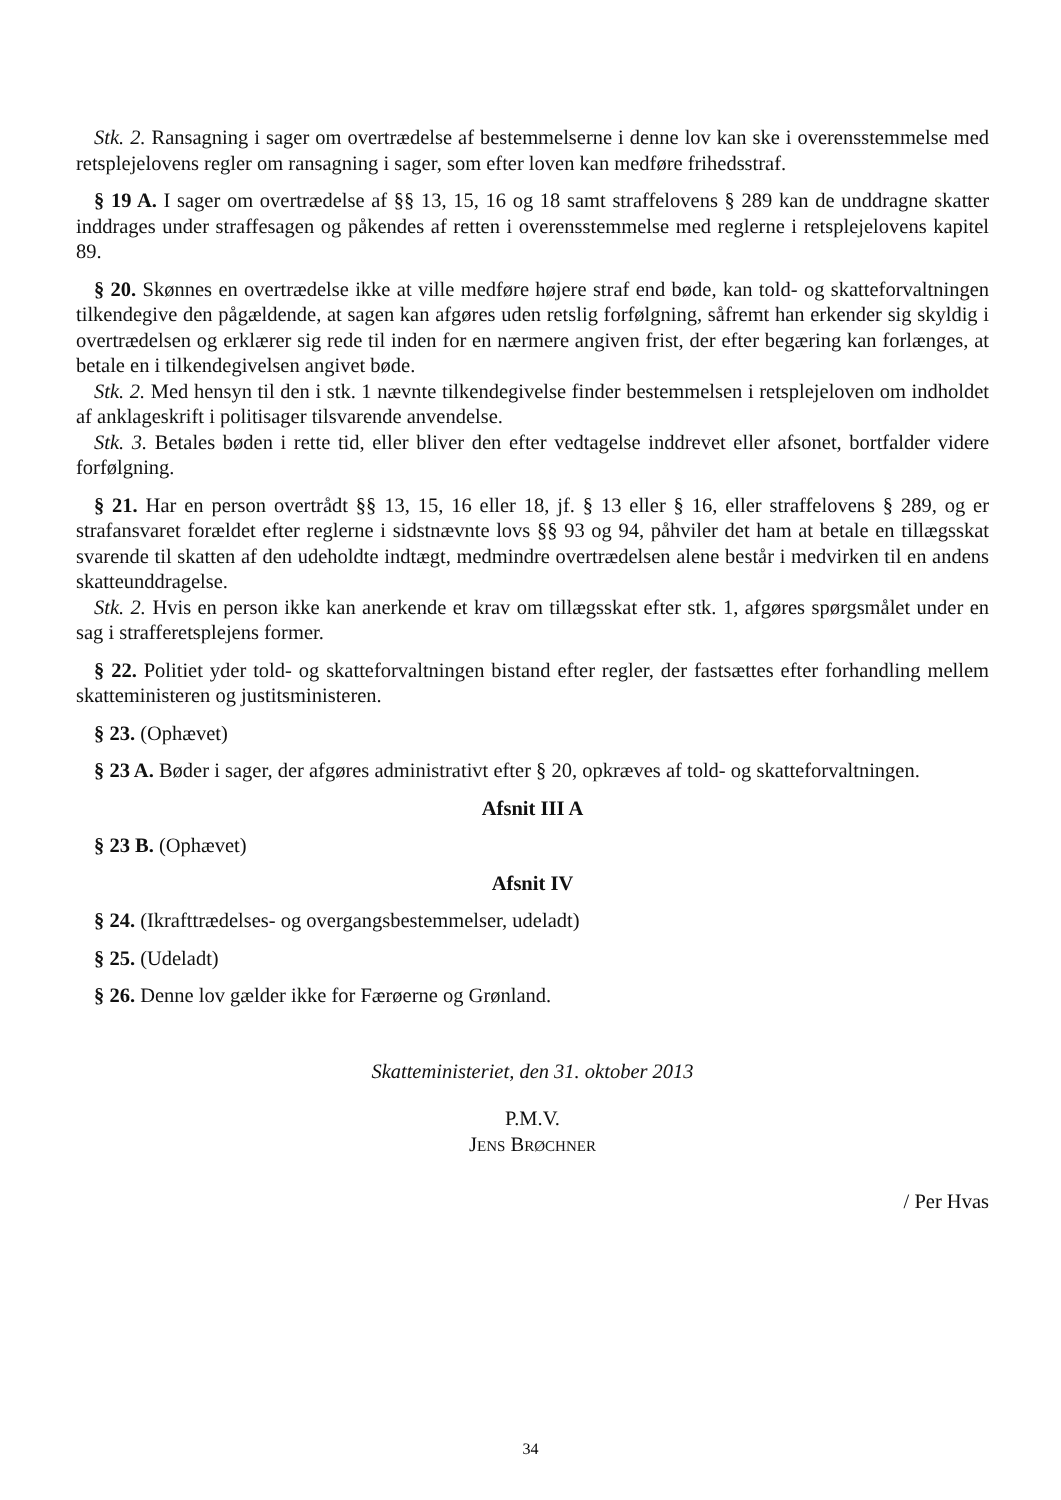Stk. 2. Ransagning i sager om overtrædelse af bestemmelserne i denne lov kan ske i overensstemmelse med retsplejelovens regler om ransagning i sager, som efter loven kan medføre frihedsstraf.
§ 19 A. I sager om overtrædelse af §§ 13, 15, 16 og 18 samt straffelovens § 289 kan de unddragne skatter inddrages under straffesagen og påkendes af retten i overensstemmelse med reglerne i retsplejelovens kapitel 89.
§ 20. Skønnes en overtrædelse ikke at ville medføre højere straf end bøde, kan told- og skatteforvaltningen tilkendegive den pågældende, at sagen kan afgøres uden retslig forfølgning, såfremt han erkender sig skyldig i overtrædelsen og erklærer sig rede til inden for en nærmere angiven frist, der efter begæring kan forlænges, at betale en i tilkendegivelsen angivet bøde.
Stk. 2. Med hensyn til den i stk. 1 nævnte tilkendegivelse finder bestemmelsen i retsplejeloven om indholdet af anklageskrift i politisager tilsvarende anvendelse.
Stk. 3. Betales bøden i rette tid, eller bliver den efter vedtagelse inddrevet eller afsonet, bortfalder videre forfølgning.
§ 21. Har en person overtrådt §§ 13, 15, 16 eller 18, jf. § 13 eller § 16, eller straffelovens § 289, og er strafansvaret forældet efter reglerne i sidstnævnte lovs §§ 93 og 94, påhviler det ham at betale en tillægsskat svarende til skatten af den udeholdte indtægt, medmindre overtrædelsen alene består i medvirken til en andens skatteunddragelse.
Stk. 2. Hvis en person ikke kan anerkende et krav om tillægsskat efter stk. 1, afgøres spørgsmålet under en sag i strafferetsplejens former.
§ 22. Politiet yder told- og skatteforvaltningen bistand efter regler, der fastsættes efter forhandling mellem skatteministeren og justitsministeren.
§ 23. (Ophævet)
§ 23 A. Bøder i sager, der afgøres administrativt efter § 20, opkræves af told- og skatteforvaltningen.
Afsnit III A
§ 23 B. (Ophævet)
Afsnit IV
§ 24. (Ikrafttrædelses- og overgangsbestemmelser, udeladt)
§ 25. (Udeladt)
§ 26. Denne lov gælder ikke for Færøerne og Grønland.
Skatteministeriet, den 31. oktober 2013
P.M.V.
JENS BRØCHNER
/ Per Hvas
34